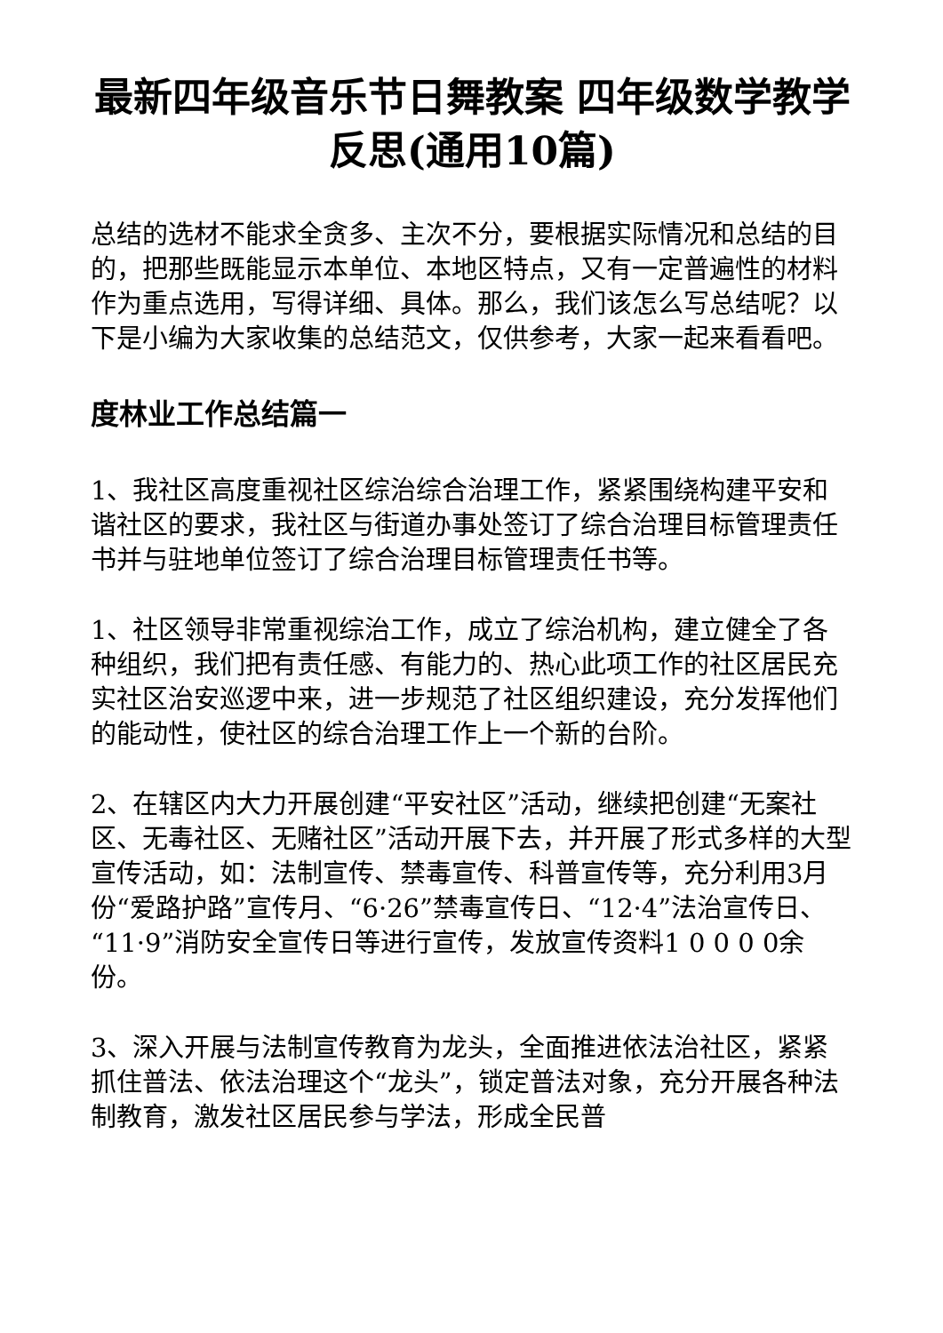最新四年级音乐节日舞教案 四年级数学教学反思(通用10篇)
总结的选材不能求全贪多、主次不分，要根据实际情况和总结的目的，把那些既能显示本单位、本地区特点，又有一定普遍性的材料作为重点选用，写得详细、具体。那么，我们该怎么写总结呢？以下是小编为大家收集的总结范文，仅供参考，大家一起来看看吧。
度林业工作总结篇一
1、我社区高度重视社区综治综合治理工作，紧紧围绕构建平安和谐社区的要求，我社区与街道办事处签订了综合治理目标管理责任书并与驻地单位签订了综合治理目标管理责任书等。
1、社区领导非常重视综治工作，成立了综治机构，建立健全了各种组织，我们把有责任感、有能力的、热心此项工作的社区居民充实社区治安巡逻中来，进一步规范了社区组织建设，充分发挥他们的能动性，使社区的综合治理工作上一个新的台阶。
2、在辖区内大力开展创建“平安社区”活动，继续把创建“无案社区、无毒社区、无赌社区”活动开展下去，并开展了形式多样的大型宣传活动，如：法制宣传、禁毒宣传、科普宣传等，充分利用3月份“爱路护路”宣传月、“6·26”禁毒宣传日、“12·4”法治宣传日、“11·9”消防安全宣传日等进行宣传，发放宣传资料1 0 0 0 0余份。
3、深入开展与法制宣传教育为龙头，全面推进依法治社区，紧紧抓住普法、依法治理这个“龙头”，锁定普法对象，充分开展各种法制教育，激发社区居民参与学法，形成全民普